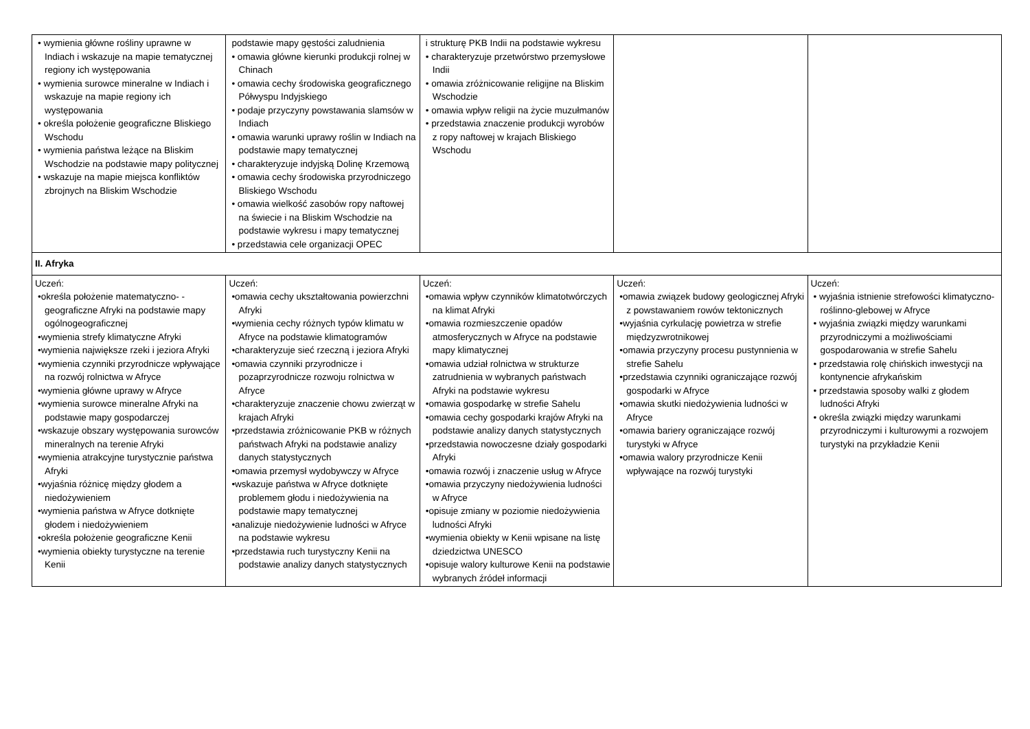| • wymienia główne rośliny uprawne w Indiach i wskazuje na mapie tematycznej regiony ich występowania • wymienia surowce mineralne w Indiach i wskazuje na mapie regiony ich występowania • określa położenie geograficzne Bliskiego Wschodu • wymienia państwa leżące na Bliskim Wschodzie na podstawie mapy politycznej • wskazuje na mapie miejsca konfliktów zbrojnych na Bliskim Wschodzie | podstawie mapy gęstości zaludnienia • omawia główne kierunki produkcji rolnej w Chinach • omawia cechy środowiska geograficznego Półwyspu Indyjskiego • podaje przyczyny powstawania slamsów w Indiach • omawia warunki uprawy roślin w Indiach na podstawie mapy tematycznej • charakteryzuje indyjską Dolinę Krzemową • omawia cechy środowiska przyrodniczego Bliskiego Wschodu • omawia wielkość zasobów ropy naftowej na świecie i na Bliskim Wschodzie na podstawie wykresu i mapy tematycznej • przedstawia cele organizacji OPEC | i strukturę PKB Indii na podstawie wykresu • charakteryzuje przetwórstwo przemysłowe Indii • omawia zróżnicowanie religijne na Bliskim Wschodzie • omawia wpływ religii na życie muzułmanów • przedstawia znaczenie produkcji wyrobów z ropy naftowej w krajach Bliskiego Wschodu | | |
| II. Afryka | | | | |
| Uczeń: •określa położenie matematyczno- -geograficzne Afryki na podstawie mapy ogólnogeograficznej •wymienia strefy klimatyczne Afryki •wymienia największe rzeki i jeziora Afryki •wymienia czynniki przyrodnicze wpływające na rozwój rolnictwa w Afryce •wymienia główne uprawy w Afryce •wymienia surowce mineralne Afryki na podstawie mapy gospodarczej •wskazuje obszary występowania surowców mineralnych na terenie Afryki •wymienia atrakcyjne turystycznie państwa Afryki •wyjaśnia różnicę między głodem a niedożywieniem •wymienia państwa w Afryce dotknięte głodem i niedożywieniem •określa położenie geograficzne Kenii •wymienia obiekty turystyczne na terenie Kenii | Uczeń: •omawia cechy ukształtowania powierzchni Afryki •wymienia cechy różnych typów klimatu w Afryce na podstawie klimatogramów •charakteryzuje sieć rzeczną i jeziora Afryki •omawia czynniki przyrodnicze i pozaprzyrodnicze rozwoju rolnictwa w Afryce •charakteryzuje znaczenie chowu zwierząt w krajach Afryki •przedstawia zróżnicowanie PKB w różnych państwach Afryki na podstawie analizy danych statystycznych •omawia przemysł wydobywczy w Afryce •wskazuje państwa w Afryce dotknięte problemem głodu i niedożywienia na podstawie mapy tematycznej •analizuje niedożywienie ludności w Afryce na podstawie wykresu •przedstawia ruch turystyczny Kenii na podstawie analizy danych statystycznych | Uczeń: •omawia wpływ czynników klimatotwórczych na klimat Afryki •omawia rozmieszczenie opadów atmosferycznych w Afryce na podstawie mapy klimatycznej •omawia udział rolnictwa w strukturze zatrudnienia w wybranych państwach Afryki na podstawie wykresu •omawia gospodarkę w strefie Sahelu •omawia cechy gospodarki krajów Afryki na podstawie analizy danych statystycznych •przedstawia nowoczesne działy gospodarki Afryki •omawia rozwój i znaczenie usług w Afryce •omawia przyczyny niedożywienia ludności w Afryce •opisuje zmiany w poziomie niedożywienia ludności Afryki •wymienia obiekty w Kenii wpisane na listę dziedzictwa UNESCO •opisuje walory kulturowe Kenii na podstawie wybranych źródeł informacji | Uczeń: •omawia związek budowy geologicznej Afryki z powstawaniem rowów tektonicznych •wyjaśnia cyrkulację powietrza w strefie międzyzwrotnikowej •omawia przyczyny procesu pustynnienia w strefie Sahelu •przedstawia czynniki ograniczające rozwój gospodarki w Afryce •omawia skutki niedożywienia ludności w Afryce •omawia bariery ograniczające rozwój turystyki w Afryce •omawia walory przyrodnicze Kenii wpływające na rozwój turystyki | Uczeń: • wyjaśnia istnienie strefowości klimatyczno-roślinno-glebowej w Afryce • wyjaśnia związki między warunkami przyrodniczymi a możliwościami gospodarowania w strefie Sahelu • przedstawia rolę chińskich inwestycji na kontynencie afrykańskim • przedstawia sposoby walki z głodem ludności Afryki • określa związki między warunkami przyrodniczymi i kulturowymi a rozwojem turystyki na przykładzie Kenii |